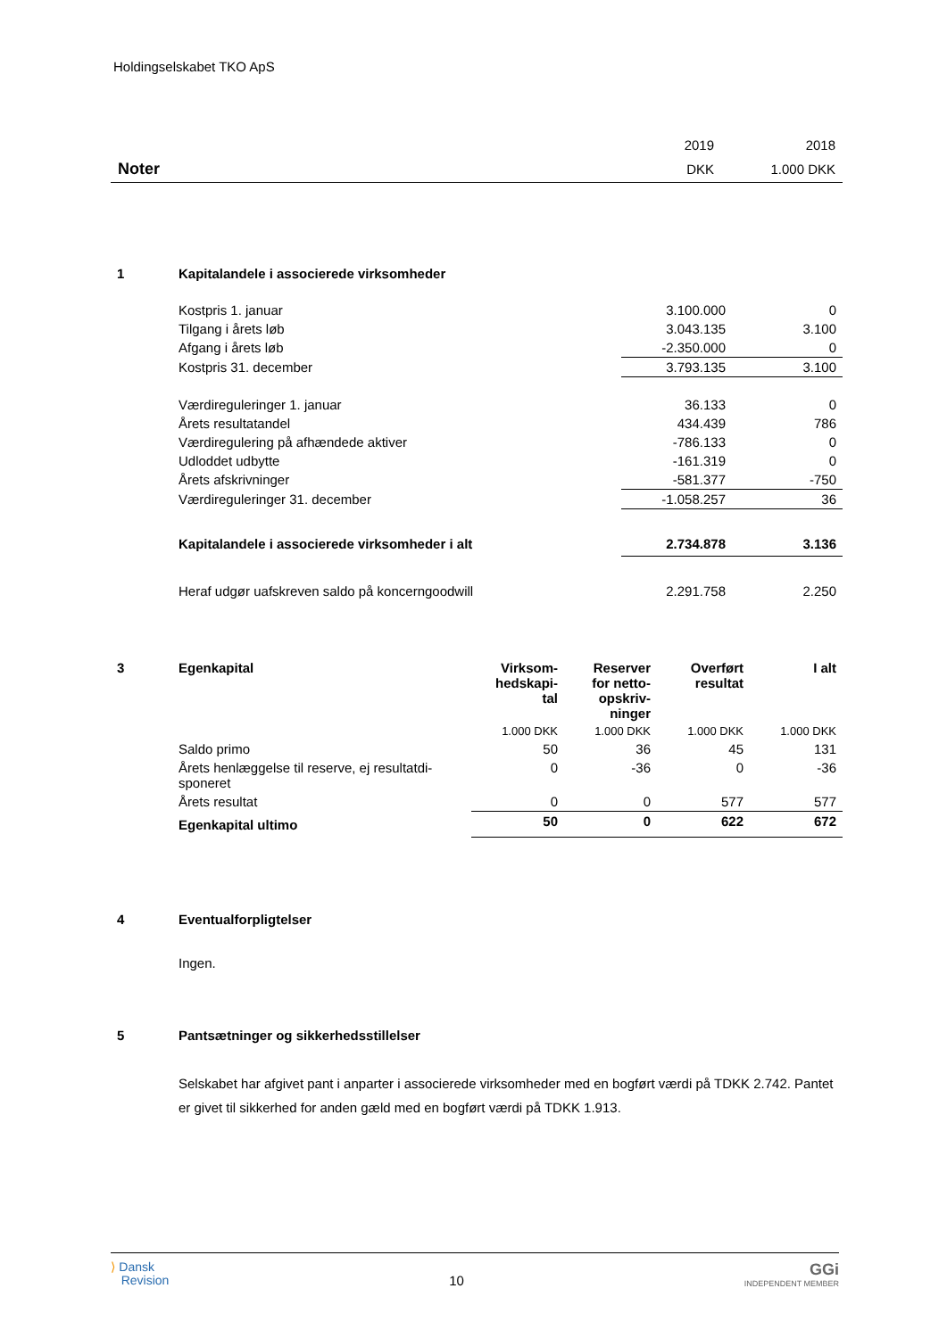Holdingselskabet TKO ApS
| | 2019 | 2018 |
| Noter | DKK | 1.000 DKK |
| 1 | Kapitalandele i associerede virksomheder | | |
| | Kostpris 1. januar | 3.100.000 | 0 |
| | Tilgang i årets løb | 3.043.135 | 3.100 |
| | Afgang i årets løb | -2.350.000 | 0 |
| | Kostpris 31. december | 3.793.135 | 3.100 |
| | Værdireguleringer 1. januar | 36.133 | 0 |
| | Årets resultatandel | 434.439 | 786 |
| | Værdiregulering på afhændede aktiver | -786.133 | 0 |
| | Udloddet udbytte | -161.319 | 0 |
| | Årets afskrivninger | -581.377 | -750 |
| | Værdireguleringer 31. december | -1.058.257 | 36 |
| | Kapitalandele i associerede virksomheder i alt | 2.734.878 | 3.136 |
| | Heraf udgør uafskreven saldo på koncerngoodwill | 2.291.758 | 2.250 |
| 3 | Egenkapital | Virksom- hedskapi- tal | Reserver for netto- opskriv- ninger | Overført resultat | I alt |
| | | 1.000 DKK | 1.000 DKK | 1.000 DKK | 1.000 DKK |
| | Saldo primo | 50 | 36 | 45 | 131 |
| | Årets henlæggelse til reserve, ej resultatdi- sponeret | 0 | -36 | 0 | -36 |
| | Årets resultat | 0 | 0 | 577 | 577 |
| | Egenkapital ultimo | 50 | 0 | 622 | 672 |
| 4 | Eventualforpligtelser |
| | Ingen. |
| 5 | Pantsætninger og sikkerhedsstillelser |
| | Selskabet har afgivet pant i anparter i associerede virksomheder med en bogført værdi på TDKK 2.742. Pantet er givet til sikkerhed for anden gæld med en bogført værdi på TDKK 1.913. |
⟩ Dansk
Revision
10
GGi
INDEPENDENT MEMBER